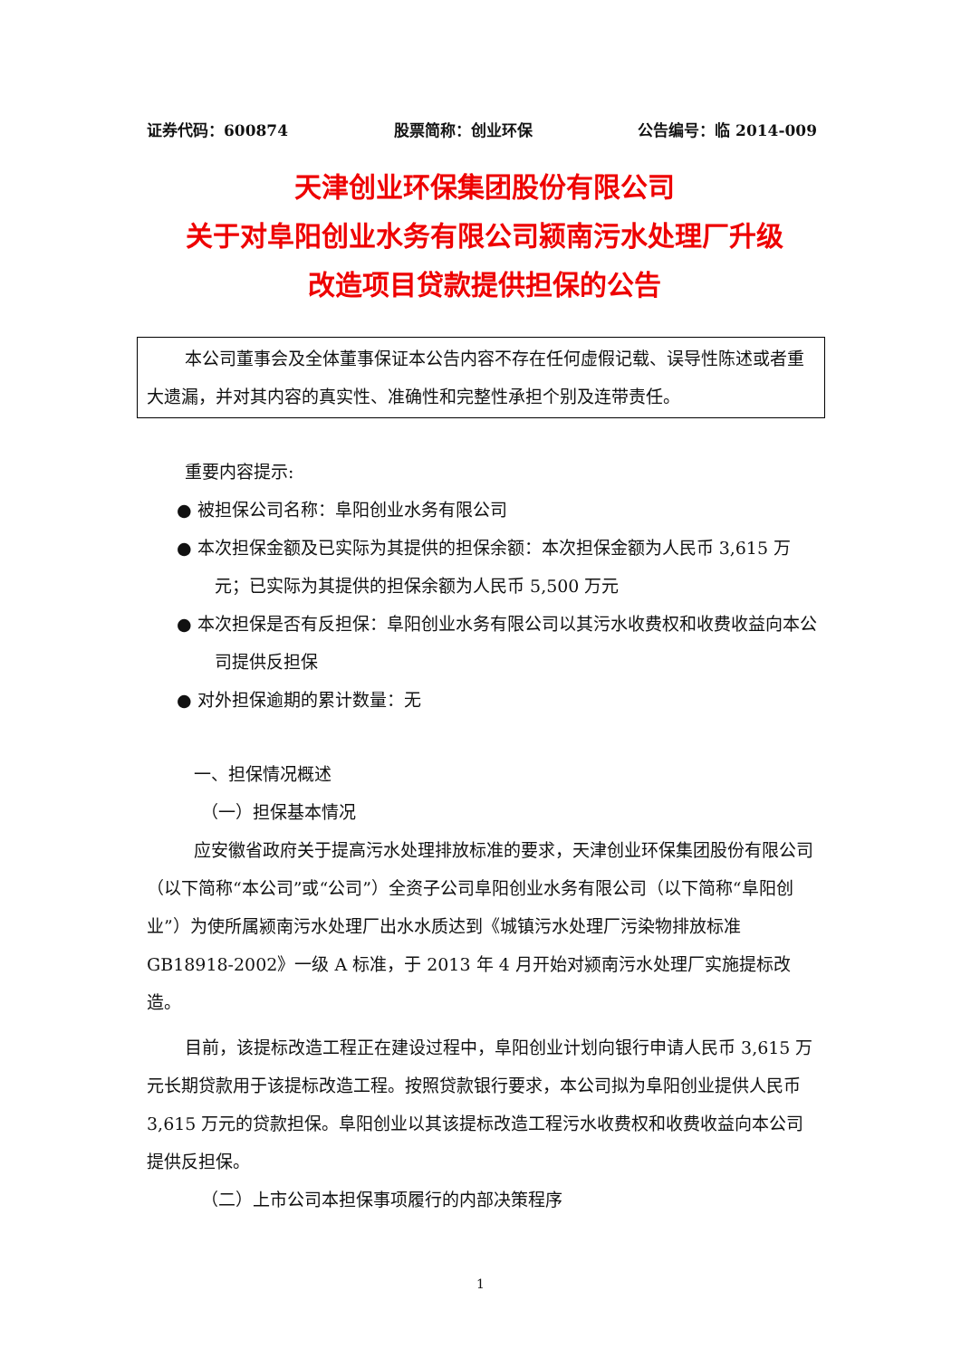证券代码：600874 股票简称：创业环保 公告编号：临 2014-009
天津创业环保集团股份有限公司
关于对阜阳创业水务有限公司颍南污水处理厂升级
改造项目贷款提供担保的公告
本公司董事会及全体董事保证本公告内容不存在任何虚假记载、误导性陈述或者重大遗漏，并对其内容的真实性、准确性和完整性承担个别及连带责任。
重要内容提示:
● 被担保公司名称：阜阳创业水务有限公司
● 本次担保金额及已实际为其提供的担保余额：本次担保金额为人民币 3,615 万元；已实际为其提供的担保余额为人民币 5,500 万元
● 本次担保是否有反担保：阜阳创业水务有限公司以其污水收费权和收费收益向本公司提供反担保
● 对外担保逾期的累计数量：无
一、担保情况概述
（一）担保基本情况
应安徽省政府关于提高污水处理排放标准的要求，天津创业环保集团股份有限公司（以下简称“本公司”或“公司”）全资子公司阜阳创业水务有限公司（以下简称“阜阳创业”）为使所属颍南污水处理厂出水水质达到《城镇污水处理厂污染物排放标准 GB18918-2002》一级 A 标准，于 2013 年 4 月开始对颍南污水处理厂实施提标改造。
目前，该提标改造工程正在建设过程中，阜阳创业计划向银行申请人民币 3,615 万元长期贷款用于该提标改造工程。按照贷款银行要求，本公司拟为阜阳创业提供人民币 3,615 万元的贷款担保。阜阳创业以其该提标改造工程污水收费权和收费收益向本公司提供反担保。
（二）上市公司本担保事项履行的内部决策程序
1